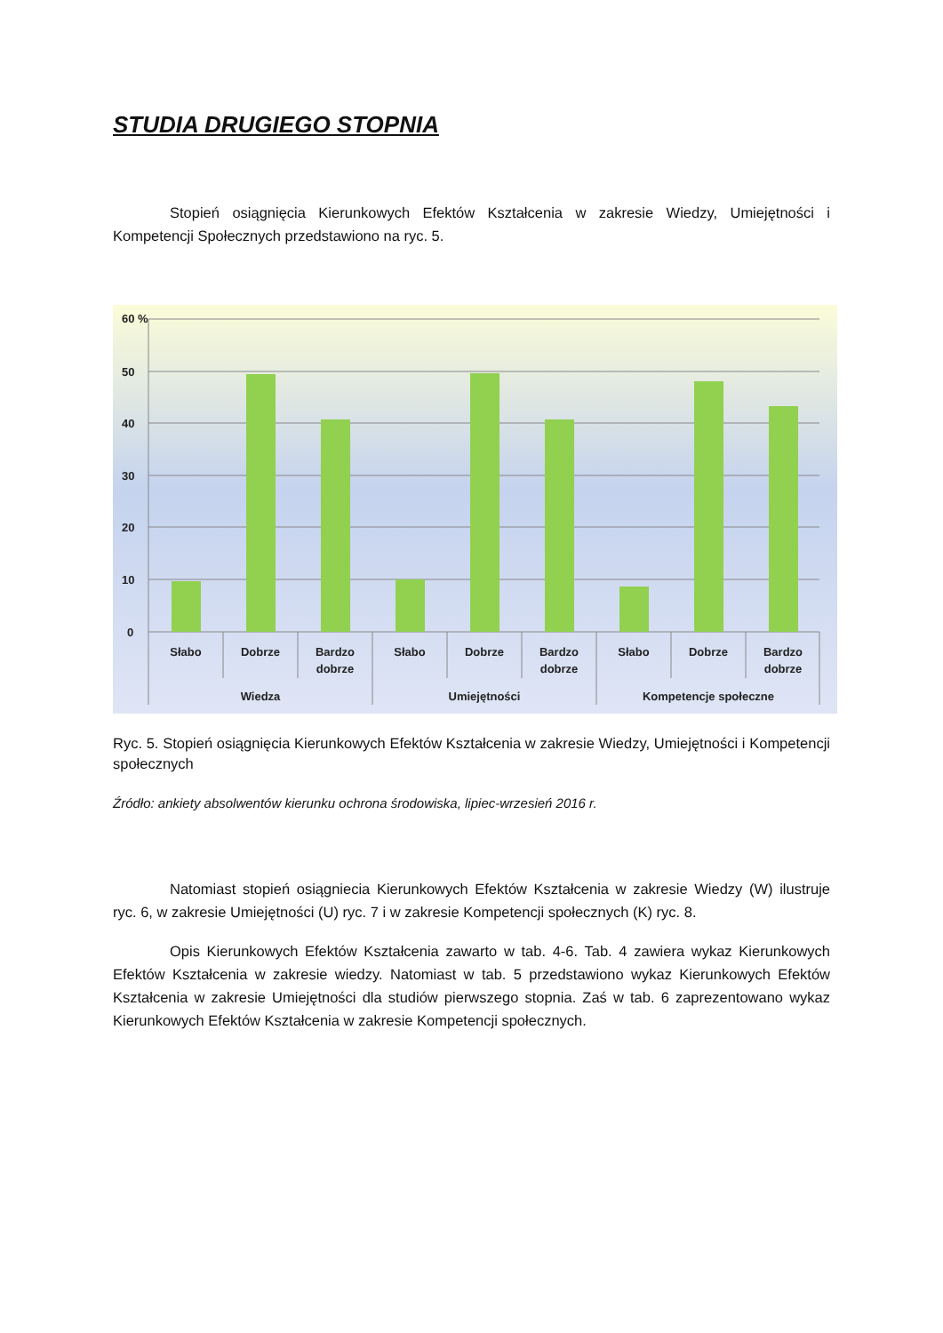STUDIA DRUGIEGO STOPNIA
Stopień osiągnięcia Kierunkowych Efektów Kształcenia w zakresie Wiedzy, Umiejętności i Kompetencji Społecznych przedstawiono na ryc. 5.
60 %
50
40
30
20
10
0
Słabo
Dobrze
Bardzo
dobrze
Słabo
Dobrze
Bardzo
dobrze
Słabo
Dobrze
Bardzo
dobrze
Wiedza
Umiejętności
Kompetencje społeczne
Ryc. 5. Stopień osiągnięcia Kierunkowych Efektów Kształcenia w zakresie Wiedzy, Umiejętności i Kompetencji społecznych
Źródło: ankiety absolwentów kierunku ochrona środowiska, lipiec-wrzesień 2016 r.
Natomiast stopień osiągniecia Kierunkowych Efektów Kształcenia w zakresie Wiedzy (W) ilustruje ryc. 6, w zakresie Umiejętności (U) ryc. 7 i w zakresie Kompetencji społecznych (K) ryc. 8.
Opis Kierunkowych Efektów Kształcenia zawarto w tab. 4-6. Tab. 4 zawiera wykaz Kierunkowych Efektów Kształcenia w zakresie wiedzy. Natomiast w tab. 5 przedstawiono wykaz Kierunkowych Efektów Kształcenia w zakresie Umiejętności dla studiów pierwszego stopnia. Zaś w tab. 6 zaprezentowano wykaz Kierunkowych Efektów Kształcenia w zakresie Kompetencji społecznych.